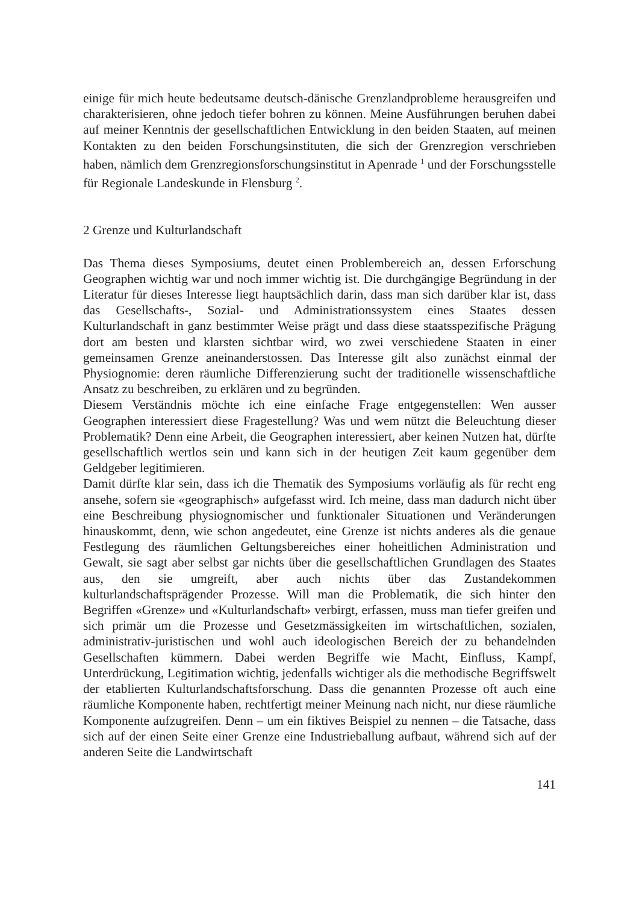einige für mich heute bedeutsame deutsch-dänische Grenzlandprobleme herausgreifen und charakterisieren, ohne jedoch tiefer bohren zu können. Meine Ausführungen beruhen dabei auf meiner Kenntnis der gesellschaftlichen Entwicklung in den beiden Staaten, auf meinen Kontakten zu den beiden Forschungsinstituten, die sich der Grenzregion verschrieben haben, nämlich dem Grenzregionsforschungsinstitut in Apenrade <sup>1</sup> und der Forschungsstelle für Regionale Landeskunde in Flensburg <sup>2</sup>.
2 Grenze und Kulturlandschaft
Das Thema dieses Symposiums, deutet einen Problembereich an, dessen Erforschung Geographen wichtig war und noch immer wichtig ist. Die durchgängige Begründung in der Literatur für dieses Interesse liegt hauptsächlich darin, dass man sich darüber klar ist, dass das Gesellschafts-, Sozial- und Administrationssystem eines Staates dessen Kulturlandschaft in ganz bestimmter Weise prägt und dass diese staatsspezifische Prägung dort am besten und klarsten sichtbar wird, wo zwei verschiedene Staaten in einer gemeinsamen Grenze aneinanderstossen. Das Interesse gilt also zunächst einmal der Physiognomie: deren räumliche Differenzierung sucht der traditionelle wissenschaftliche Ansatz zu beschreiben, zu erklären und zu begründen.
Diesem Verständnis möchte ich eine einfache Frage entgegenstellen: Wen ausser Geographen interessiert diese Fragestellung? Was und wem nützt die Beleuchtung dieser Problematik? Denn eine Arbeit, die Geographen interessiert, aber keinen Nutzen hat, dürfte gesellschaftlich wertlos sein und kann sich in der heutigen Zeit kaum gegenüber dem Geldgeber legitimieren.
Damit dürfte klar sein, dass ich die Thematik des Symposiums vorläufig als für recht eng ansehe, sofern sie «geographisch» aufgefasst wird. Ich meine, dass man dadurch nicht über eine Beschreibung physiognomischer und funktionaler Situationen und Veränderungen hinauskommt, denn, wie schon angedeutet, eine Grenze ist nichts anderes als die genaue Festlegung des räumlichen Geltungsbereiches einer hoheitlichen Administration und Gewalt, sie sagt aber selbst gar nichts über die gesellschaftlichen Grundlagen des Staates aus, den sie umgreift, aber auch nichts über das Zustandekommen kulturlandschaftsprägender Prozesse. Will man die Problematik, die sich hinter den Begriffen «Grenze» und «Kulturlandschaft» verbirgt, erfassen, muss man tiefer greifen und sich primär um die Prozesse und Gesetzmässigkeiten im wirtschaftlichen, sozialen, administrativ-juristischen und wohl auch ideologischen Bereich der zu behandelnden Gesellschaften kümmern. Dabei werden Begriffe wie Macht, Einfluss, Kampf, Unterdrückung, Legitimation wichtig, jedenfalls wichtiger als die methodische Begriffswelt der etablierten Kulturlandschaftsforschung. Dass die genannten Prozesse oft auch eine räumliche Komponente haben, rechtfertigt meiner Meinung nach nicht, nur diese räumliche Komponente aufzugreifen. Denn – um ein fiktives Beispiel zu nennen – die Tatsache, dass sich auf der einen Seite einer Grenze eine Industrieballung aufbaut, während sich auf der anderen Seite die Landwirtschaft
141